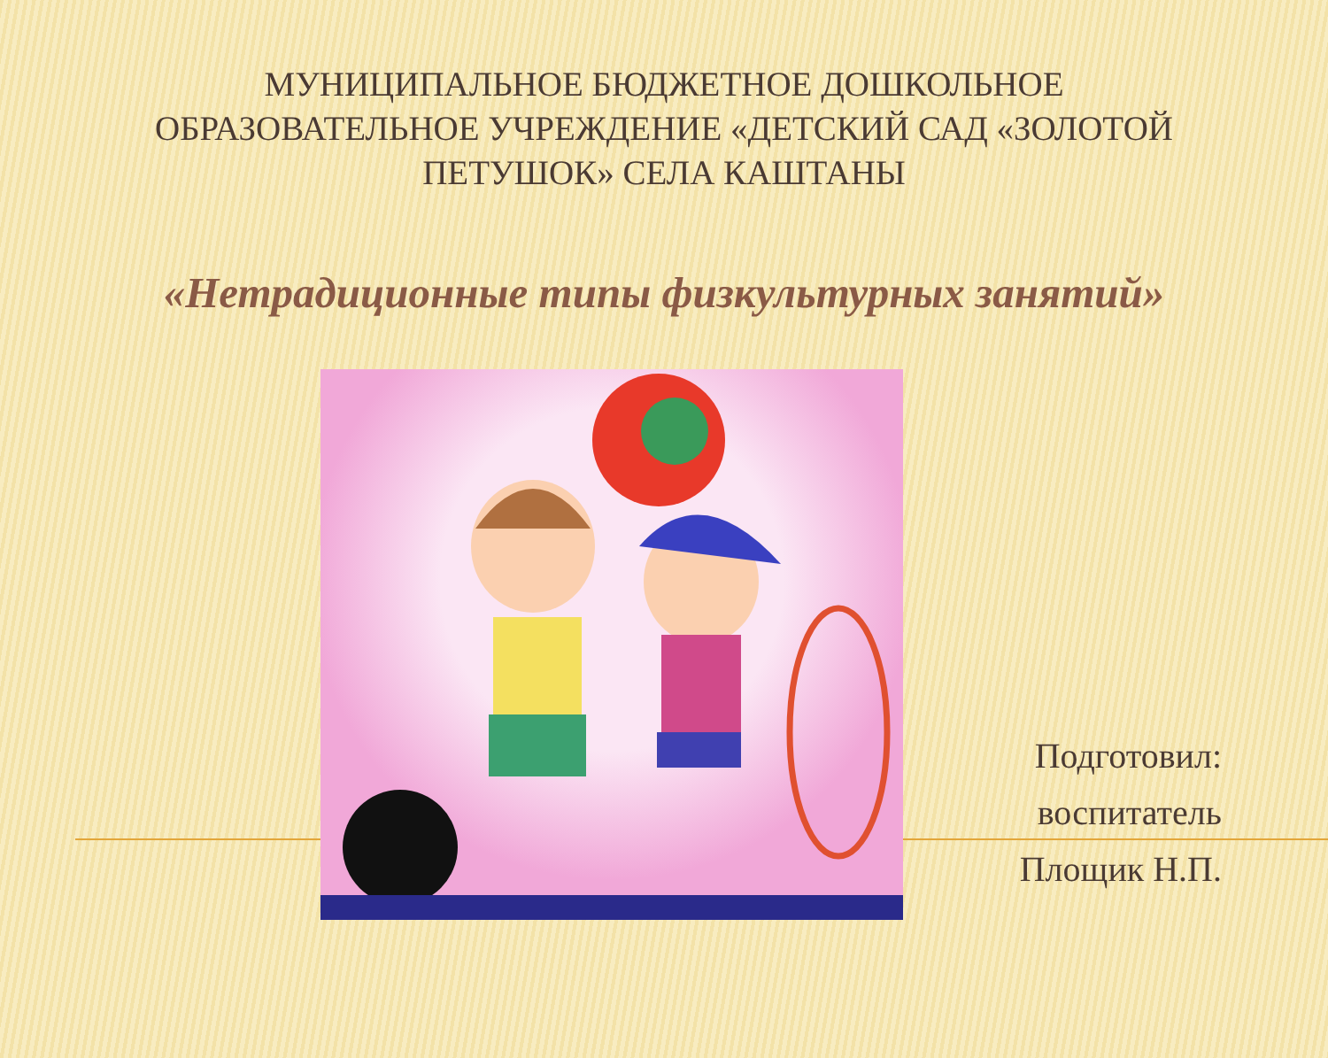МУНИЦИПАЛЬНОЕ БЮДЖЕТНОЕ ДОШКОЛЬНОЕ ОБРАЗОВАТЕЛЬНОЕ УЧРЕЖДЕНИЕ «ДЕТСКИЙ САД «ЗОЛОТОЙ ПЕТУШОК» СЕЛА КАШТАНЫ
«Нетрадиционные типы физкультурных занятий»
Подготовил:
воспитатель
Площик Н.П.